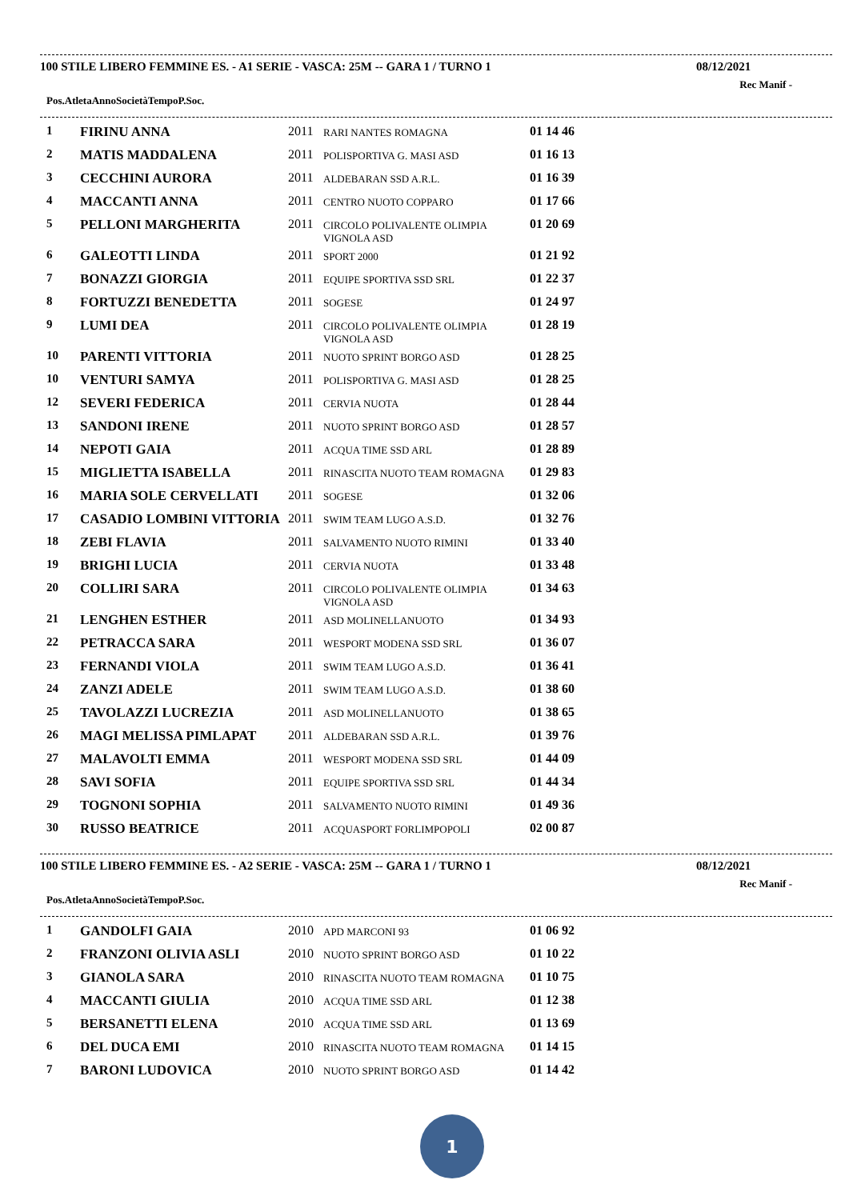100 STILE LIBERO FEMMINE ES. - A1 SERIE - VASCA: 25M -- GARA 1 / TURNO 1 08/12/2021
Rec Manif -
| Pos. | Atleta | Anno | Società | Tempo | P.Soc. |
| --- | --- | --- | --- | --- | --- |
| 1 | FIRINU ANNA | 2011 | RARI NANTES ROMAGNA | 01 14 46 |
| 2 | MATIS MADDALENA | 2011 | POLISPORTIVA G. MASI ASD | 01 16 13 |
| 3 | CECCHINI AURORA | 2011 | ALDEBARAN SSD A.R.L. | 01 16 39 |
| 4 | MACCANTI ANNA | 2011 | CENTRO NUOTO COPPARO | 01 17 66 |
| 5 | PELLONI MARGHERITA | 2011 | CIRCOLO POLIVALENTE OLIMPIA VIGNOLA ASD | 01 20 69 |
| 6 | GALEOTTI LINDA | 2011 | SPORT 2000 | 01 21 92 |
| 7 | BONAZZI GIORGIA | 2011 | EQUIPE SPORTIVA SSD SRL | 01 22 37 |
| 8 | FORTUZZI BENEDETTA | 2011 | SOGESE | 01 24 97 |
| 9 | LUMI DEA | 2011 | CIRCOLO POLIVALENTE OLIMPIA VIGNOLA ASD | 01 28 19 |
| 10 | PARENTI VITTORIA | 2011 | NUOTO SPRINT BORGO ASD | 01 28 25 |
| 10 | VENTURI SAMYA | 2011 | POLISPORTIVA G. MASI ASD | 01 28 25 |
| 12 | SEVERI FEDERICA | 2011 | CERVIA NUOTA | 01 28 44 |
| 13 | SANDONI IRENE | 2011 | NUOTO SPRINT BORGO ASD | 01 28 57 |
| 14 | NEPOTI GAIA | 2011 | ACQUA TIME SSD ARL | 01 28 89 |
| 15 | MIGLIETTA ISABELLA | 2011 | RINASCITA NUOTO TEAM ROMAGNA | 01 29 83 |
| 16 | MARIA SOLE CERVELLATI | 2011 | SOGESE | 01 32 06 |
| 17 | CASADIO LOMBINI VITTORIA | 2011 | SWIM TEAM LUGO A.S.D. | 01 32 76 |
| 18 | ZEBI FLAVIA | 2011 | SALVAMENTO NUOTO RIMINI | 01 33 40 |
| 19 | BRIGHI LUCIA | 2011 | CERVIA NUOTA | 01 33 48 |
| 20 | COLLIRI SARA | 2011 | CIRCOLO POLIVALENTE OLIMPIA VIGNOLA ASD | 01 34 63 |
| 21 | LENGHEN ESTHER | 2011 | ASD MOLINELLANUOTO | 01 34 93 |
| 22 | PETRACCA SARA | 2011 | WESPORT MODENA SSD SRL | 01 36 07 |
| 23 | FERNANDI VIOLA | 2011 | SWIM TEAM LUGO A.S.D. | 01 36 41 |
| 24 | ZANZI ADELE | 2011 | SWIM TEAM LUGO A.S.D. | 01 38 60 |
| 25 | TAVOLAZZI LUCREZIA | 2011 | ASD MOLINELLANUOTO | 01 38 65 |
| 26 | MAGI MELISSA PIMLAPAT | 2011 | ALDEBARAN SSD A.R.L. | 01 39 76 |
| 27 | MALAVOLTI EMMA | 2011 | WESPORT MODENA SSD SRL | 01 44 09 |
| 28 | SAVI SOFIA | 2011 | EQUIPE SPORTIVA SSD SRL | 01 44 34 |
| 29 | TOGNONI SOPHIA | 2011 | SALVAMENTO NUOTO RIMINI | 01 49 36 |
| 30 | RUSSO BEATRICE | 2011 | ACQUASPORT FORLIMPOPOLI | 02 00 87 |
100 STILE LIBERO FEMMINE ES. - A2 SERIE - VASCA: 25M -- GARA 1 / TURNO 1 08/12/2021
Rec Manif -
| Pos. | Atleta | Anno | Società | Tempo | P.Soc. |
| --- | --- | --- | --- | --- | --- |
| 1 | GANDOLFI GAIA | 2010 | APD MARCONI 93 | 01 06 92 |
| 2 | FRANZONI OLIVIA ASLI | 2010 | NUOTO SPRINT BORGO ASD | 01 10 22 |
| 3 | GIANOLA SARA | 2010 | RINASCITA NUOTO TEAM ROMAGNA | 01 10 75 |
| 4 | MACCANTI GIULIA | 2010 | ACQUA TIME SSD ARL | 01 12 38 |
| 5 | BERSANETTI ELENA | 2010 | ACQUA TIME SSD ARL | 01 13 69 |
| 6 | DEL DUCA EMI | 2010 | RINASCITA NUOTO TEAM ROMAGNA | 01 14 15 |
| 7 | BARONI LUDOVICA | 2010 | NUOTO SPRINT BORGO ASD | 01 14 42 |
1